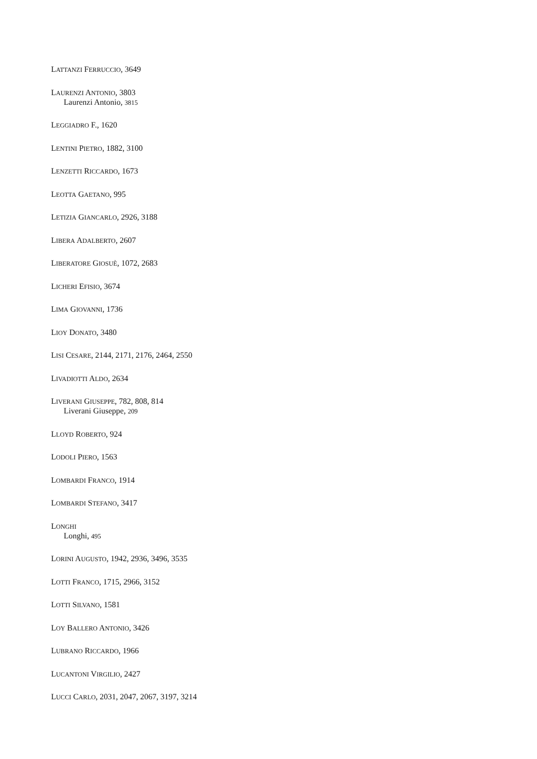LATTANZI FERRUCCIO, 3649
LAURENZI ANTONIO, 3803
Laurenzi Antonio, 3815
LEGGIADRO F., 1620
LENTINI PIETRO, 1882, 3100
LENZETTI RICCARDO, 1673
LEOTTA GAETANO, 995
LETIZIA GIANCARLO, 2926, 3188
LIBERA ADALBERTO, 2607
LIBERATORE GIOSUÈ, 1072, 2683
LICHERI EFISIO, 3674
LIMA GIOVANNI, 1736
LIOY DONATO, 3480
LISI CESARE, 2144, 2171, 2176, 2464, 2550
LIVADIOTTI ALDO, 2634
LIVERANI GIUSEPPE, 782, 808, 814
Liverani Giuseppe, 209
LLOYD ROBERTO, 924
LODOLI PIERO, 1563
LOMBARDI FRANCO, 1914
LOMBARDI STEFANO, 3417
LONGHI
Longhi, 495
LORINI AUGUSTO, 1942, 2936, 3496, 3535
LOTTI FRANCO, 1715, 2966, 3152
LOTTI SILVANO, 1581
LOY BALLERO ANTONIO, 3426
LUBRANO RICCARDO, 1966
LUCANTONI VIRGILIO, 2427
LUCCI CARLO, 2031, 2047, 2067, 3197, 3214